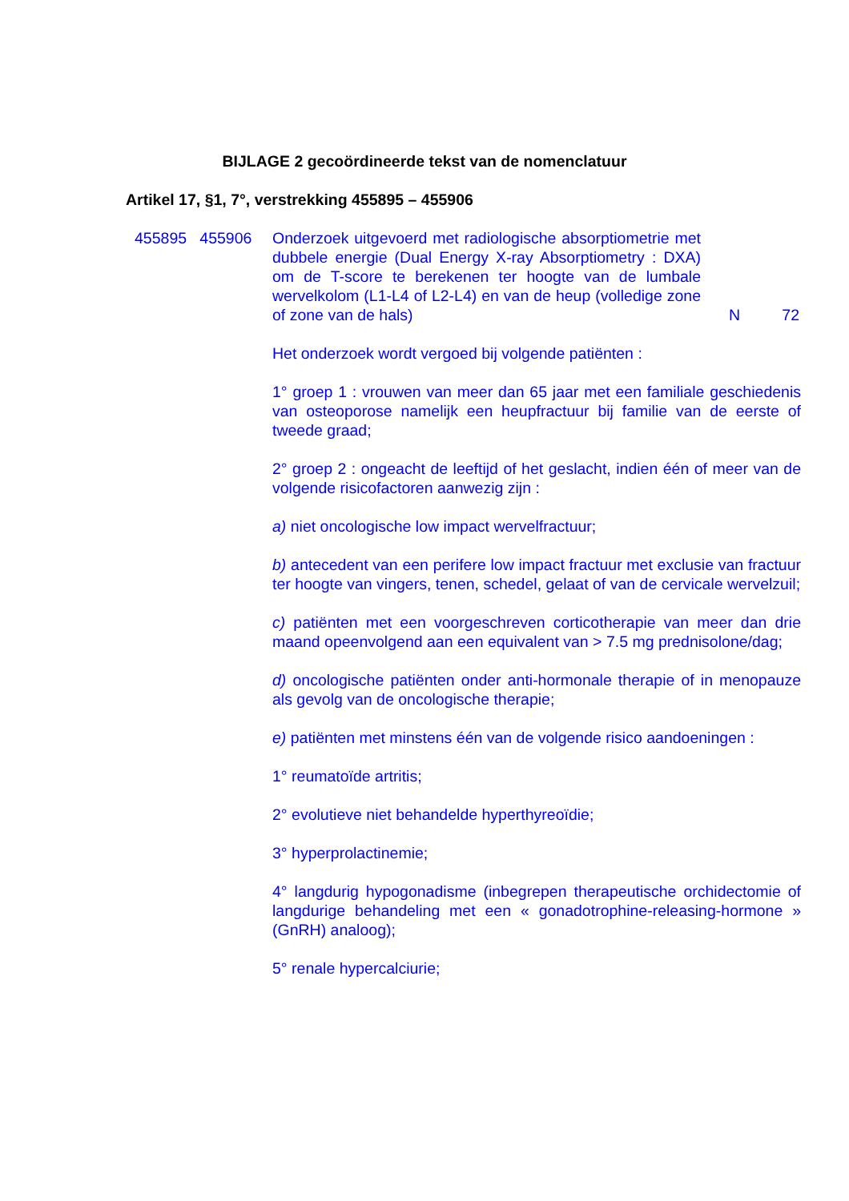BIJLAGE 2 gecoördineerde tekst van de nomenclatuur
Artikel 17, §1, 7°, verstrekking 455895 – 455906
455895 455906 Onderzoek uitgevoerd met radiologische absorptiometrie met dubbele energie (Dual Energy X-ray Absorptiometry : DXA) om de T-score te berekenen ter hoogte van de lumbale wervelkolom (L1-L4 of L2-L4) en van de heup (volledige zone of zone van de hals)
N 72
Het onderzoek wordt vergoed bij volgende patiënten :
1° groep 1 : vrouwen van meer dan 65 jaar met een familiale geschiedenis van osteoporose namelijk een heupfractuur bij familie van de eerste of tweede graad;
2° groep 2 : ongeacht de leeftijd of het geslacht, indien één of meer van de volgende risicofactoren aanwezig zijn :
a) niet oncologische low impact wervelfractuur;
b) antecedent van een perifere low impact fractuur met exclusie van fractuur ter hoogte van vingers, tenen, schedel, gelaat of van de cervicale wervelzuil;
c) patiënten met een voorgeschreven corticotherapie van meer dan drie maand opeenvolgend aan een equivalent van > 7.5 mg prednisolone/dag;
d) oncologische patiënten onder anti-hormonale therapie of in menopauze als gevolg van de oncologische therapie;
e) patiënten met minstens één van de volgende risico aandoeningen :
1° reumatoïde artritis;
2° evolutieve niet behandelde hyperthyreoïdie;
3° hyperprolactinemie;
4° langdurig hypogonadisme (inbegrepen therapeutische orchidectomie of langdurige behandeling met een « gonadotrophine-releasing-hormone » (GnRH) analoog);
5° renale hypercalciurie;